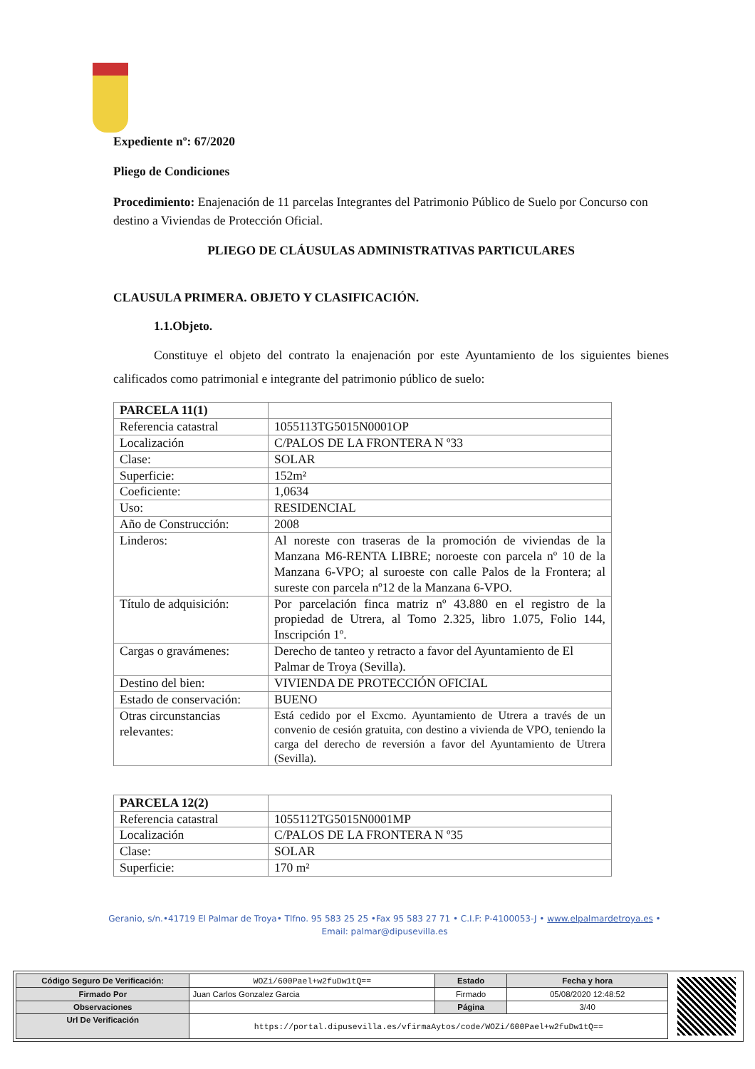Expediente nº: 67/2020
Pliego de Condiciones
Procedimiento: Enajenación de 11 parcelas Integrantes del Patrimonio Público de Suelo por Concurso con destino a Viviendas de Protección Oficial.
PLIEGO DE CLÁUSULAS ADMINISTRATIVAS PARTICULARES
CLAUSULA PRIMERA. OBJETO Y CLASIFICACIÓN.
1.1.Objeto.
Constituye el objeto del contrato la enajenación por este Ayuntamiento de los siguientes bienes calificados como patrimonial e integrante del patrimonio público de suelo:
| PARCELA 11(1) | |
| Referencia catastral | 1055113TG5015N0001OP |
| Localización | C/PALOS DE LA FRONTERA N º33 |
| Clase: | SOLAR |
| Superficie: | 152m² |
| Coeficiente: | 1,0634 |
| Uso: | RESIDENCIAL |
| Año de Construcción: | 2008 |
| Linderos: | Al noreste con traseras de la promoción de viviendas de la Manzana M6-RENTA LIBRE; noroeste con parcela nº 10 de la Manzana 6-VPO; al suroeste con calle Palos de la Frontera; al sureste con parcela nº12 de la Manzana 6-VPO. |
| Título de adquisición: | Por parcelación finca matriz nº 43.880 en el registro de la propiedad de Utrera, al Tomo 2.325, libro 1.075, Folio 144, Inscripción 1º. |
| Cargas o gravámenes: | Derecho de tanteo y retracto a favor del Ayuntamiento de El Palmar de Troya (Sevilla). |
| Destino del bien: | VIVIENDA DE PROTECCIÓN OFICIAL |
| Estado de conservación: | BUENO |
| Otras circunstancias relevantes: | Está cedido por el Excmo. Ayuntamiento de Utrera a través de un convenio de cesión gratuita, con destino a vivienda de VPO, teniendo la carga del derecho de reversión a favor del Ayuntamiento de Utrera (Sevilla). |
| PARCELA 12(2) | |
| Referencia catastral | 1055112TG5015N0001MP |
| Localización | C/PALOS DE LA FRONTERA N º35 |
| Clase: | SOLAR |
| Superficie: | 170 m² |
Geranio, s/n.•41719 El Palmar de Troya• Tlfno. 95 583 25 25 •Fax 95 583 27 71 • C.I.F: P-4100053-J • www.elpalmardetroya.es •
Email: palmar@dipusevilla.es
| Código Seguro De Verificación: | WOZi/600Pael+w2fuDw1tQ== | Estado | Fecha y hora |
| Firmado Por | Juan Carlos Gonzalez Garcia | Firmado | 05/08/2020 12:48:52 |
| Observaciones | | Página | 3/40 |
| Url De Verificación | https://portal.dipusevilla.es/vfirmaAytos/code/WOZi/600Pael+w2fuDw1tQ== | | |